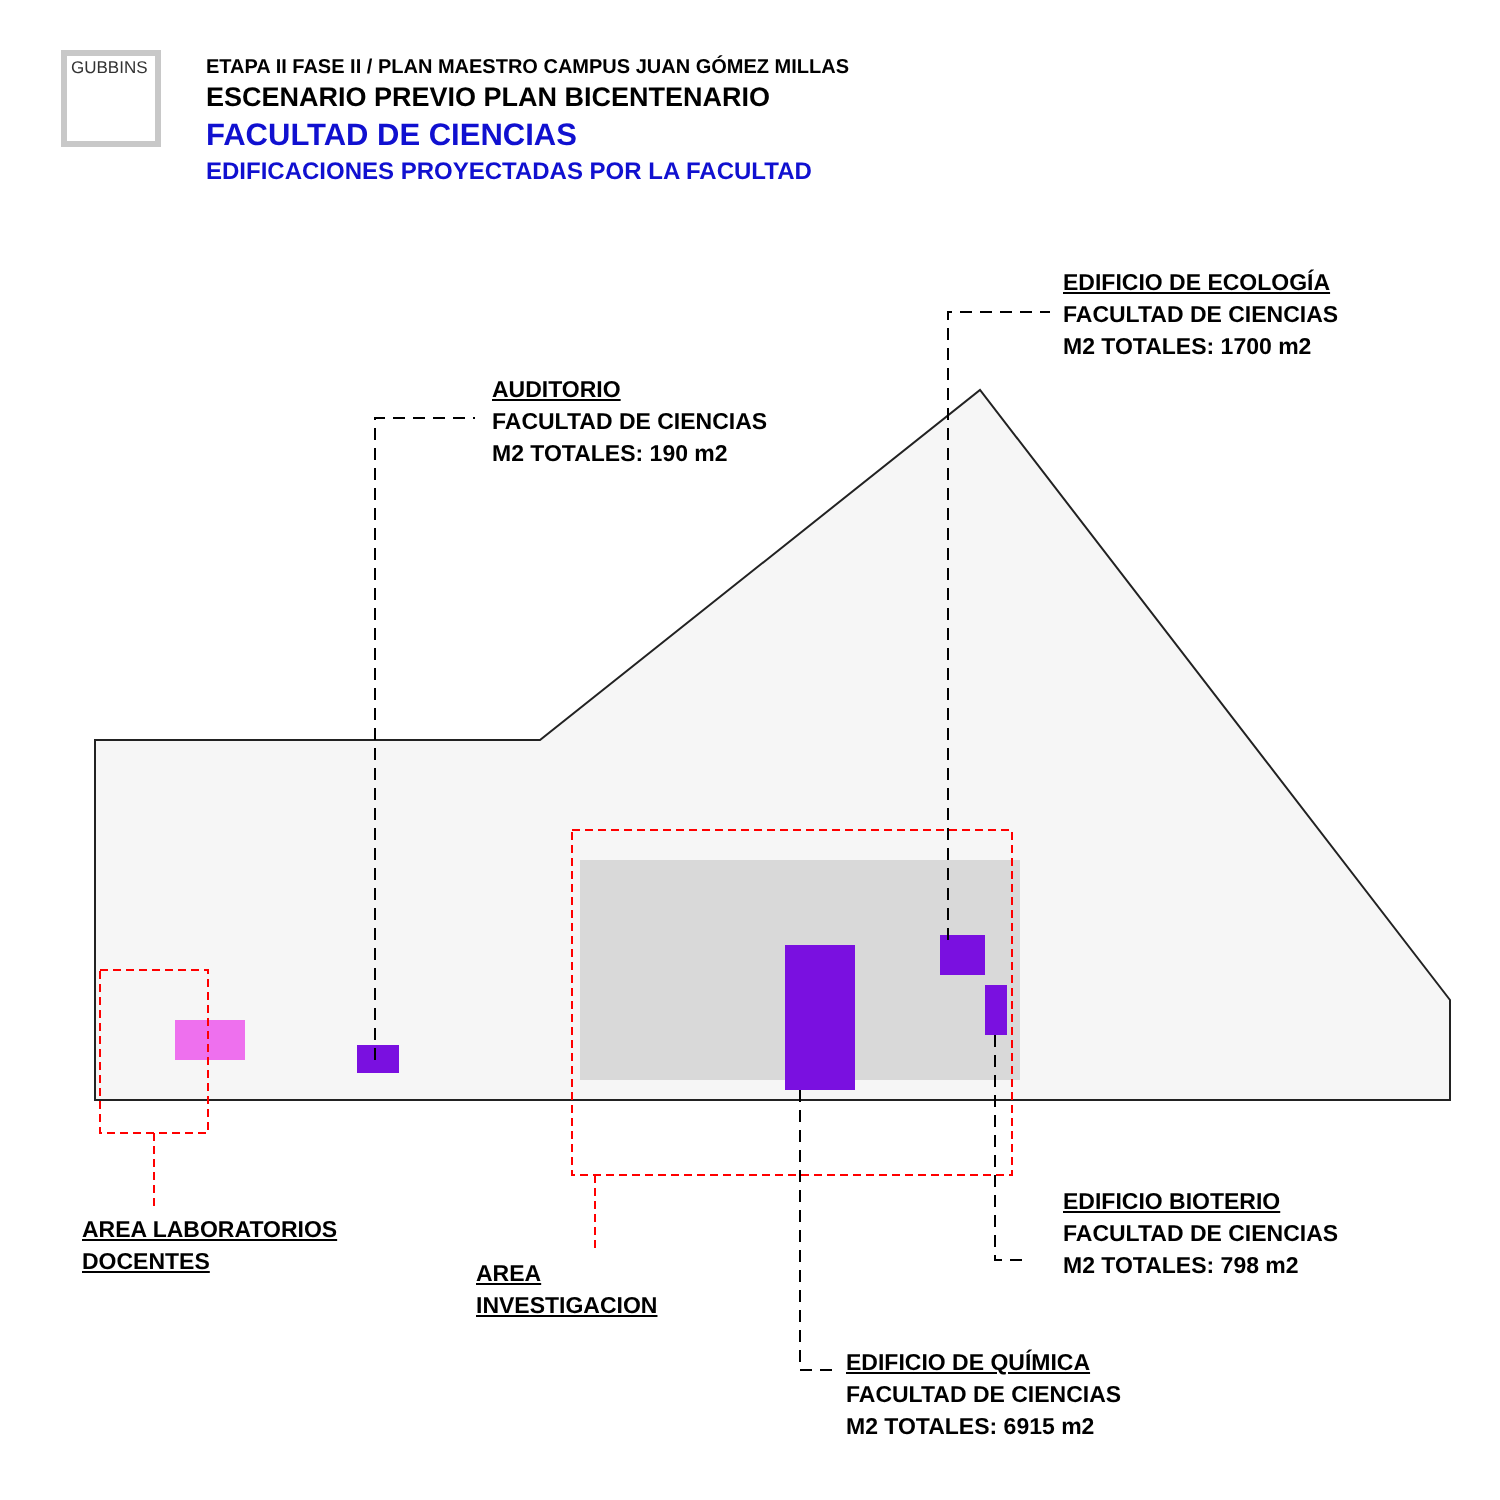GUBBINS
ETAPA II FASE II / PLAN MAESTRO CAMPUS JUAN GÓMEZ MILLAS
ESCENARIO PREVIO PLAN BICENTENARIO
FACULTAD DE CIENCIAS
EDIFICACIONES PROYECTADAS POR LA FACULTAD
EDIFICIO DE ECOLOGÍA
FACULTAD DE CIENCIAS
M2 TOTALES: 1700 m2
AUDITORIO
FACULTAD DE CIENCIAS
M2 TOTALES: 190 m2
EDIFICIO BIOTERIO
FACULTAD DE CIENCIAS
M2 TOTALES: 798 m2
AREA LABORATORIOS
DOCENTES
AREA
INVESTIGACION
EDIFICIO DE QUÍMICA
FACULTAD DE CIENCIAS
M2 TOTALES: 6915 m2